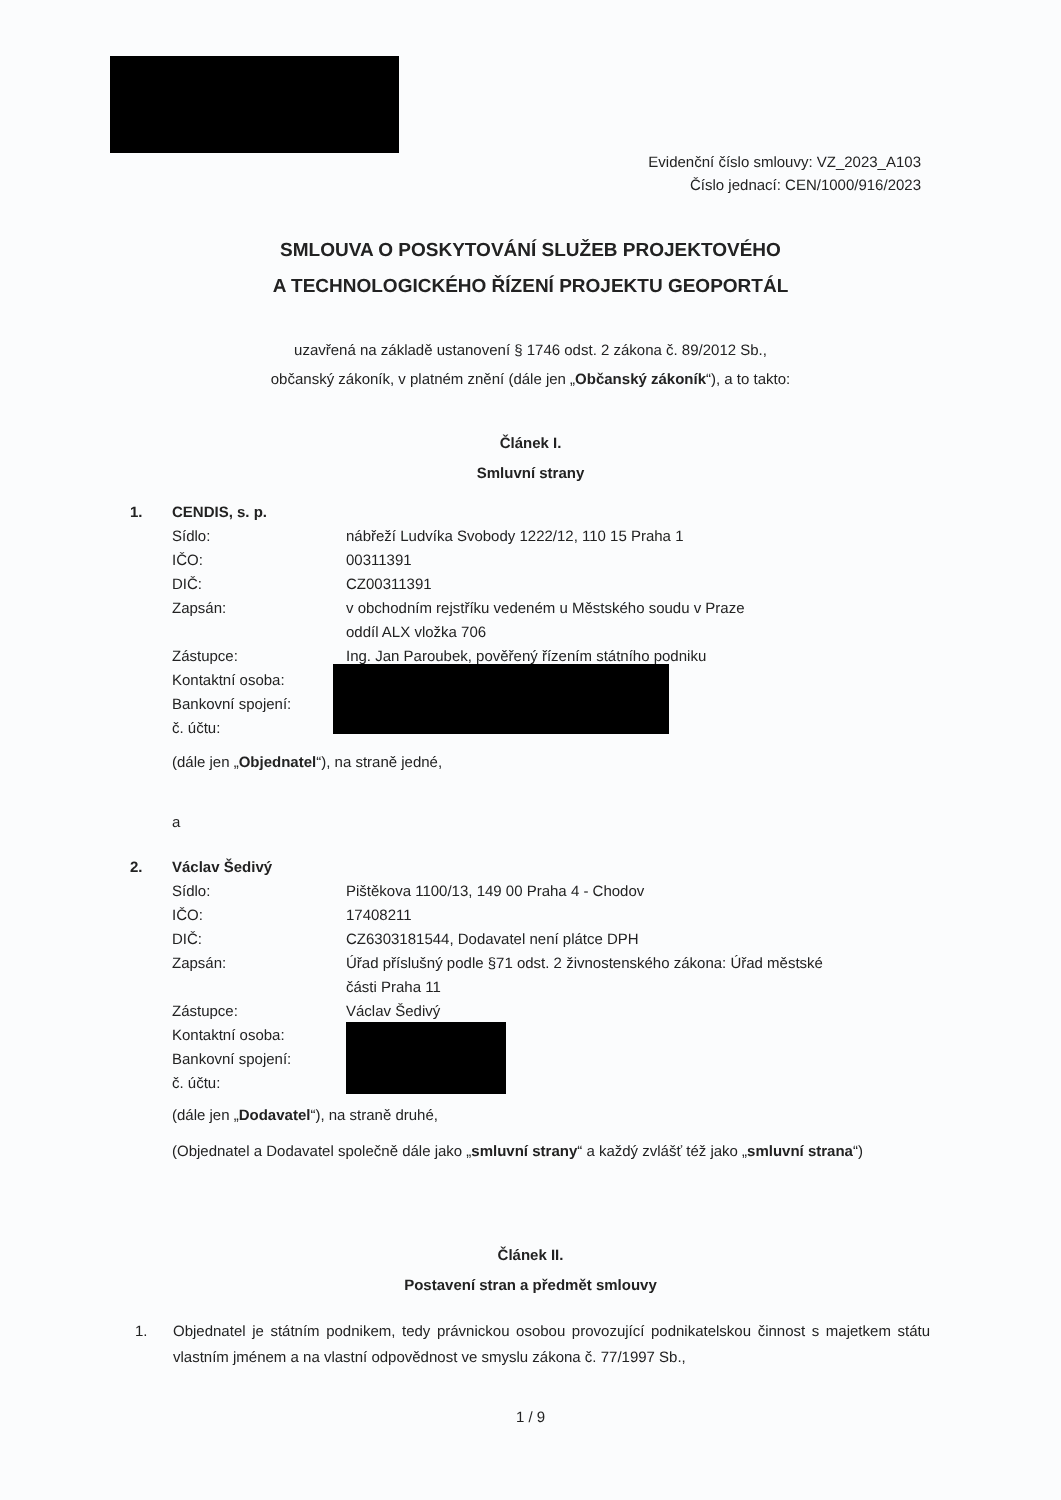Evidenční číslo smlouvy: VZ_2023_A103
Číslo jednací: CEN/1000/916/2023
SMLOUVA O POSKYTOVÁNÍ SLUŽEB PROJEKTOVÉHO
A TECHNOLOGICKÉHO ŘÍZENÍ PROJEKTU GEOPORTÁL
uzavřená na základě ustanovení § 1746 odst. 2 zákona č. 89/2012 Sb.,
občanský zákoník, v platném znění (dále jen „Občanský zákoník“), a to takto:
Článek I.
Smluvní strany
1. CENDIS, s. p.
Sídlo: nábřeží Ludvíka Svobody 1222/12, 110 15 Praha 1
IČO: 00311391
DIČ: CZ00311391
Zapsán: v obchodním rejstříku vedeném u Městského soudu v Praze
oddíl ALX vložka 706
Zástupce: Ing. Jan Paroubek, pověřený řízením státního podniku
Kontaktní osoba:
Bankovní spojení:
č. účtu:
(dále jen „Objednatel“), na straně jedné,
a
2. Václav Šedivý
Sídlo: Pištěkova 1100/13, 149 00 Praha 4 - Chodov
IČO: 17408211
DIČ: CZ6303181544, Dodavatel není plátce DPH
Zapsán: Úřad příslušný podle §71 odst. 2 živnostenského zákona: Úřad městské
části Praha 11
Zástupce: Václav Šedivý
Kontaktní osoba:
Bankovní spojení:
č. účtu:
(dále jen „Dodavatel“), na straně druhé,
(Objednatel a Dodavatel společně dále jako „smluvní strany“ a každý zvlášť též jako „smluvní strana“)
Článek II.
Postavení stran a předmět smlouvy
1. Objednatel je státním podnikem, tedy právnickou osobou provozující podnikatelskou činnost s majetkem státu vlastním jménem a na vlastní odpovědnost ve smyslu zákona č. 77/1997 Sb.,
1 / 9